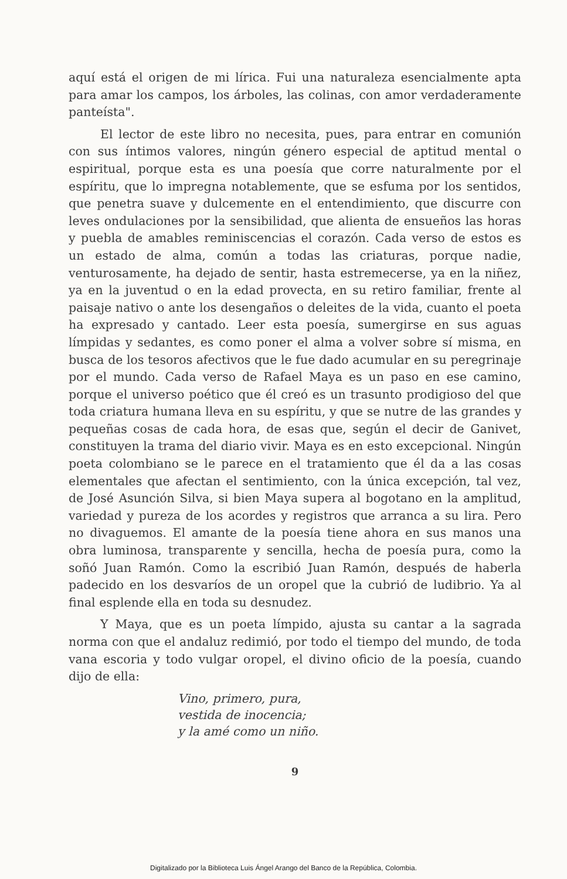aquí está el origen de mi lírica. Fui una naturaleza esencialmente apta para amar los campos, los árboles, las colinas, con amor verdaderamente panteísta".
El lector de este libro no necesita, pues, para entrar en comunión con sus íntimos valores, ningún género especial de aptitud mental o espiritual, porque esta es una poesía que corre naturalmente por el espíritu, que lo impregna notablemente, que se esfuma por los sentidos, que penetra suave y dulcemente en el entendimiento, que discurre con leves ondulaciones por la sensibilidad, que alienta de ensueños las horas y puebla de amables reminiscencias el corazón. Cada verso de estos es un estado de alma, común a todas las criaturas, porque nadie, venturosamente, ha dejado de sentir, hasta estremecerse, ya en la niñez, ya en la juventud o en la edad provecta, en su retiro familiar, frente al paisaje nativo o ante los desengaños o deleites de la vida, cuanto el poeta ha expresado y cantado. Leer esta poesía, sumergirse en sus aguas límpidas y sedantes, es como poner el alma a volver sobre sí misma, en busca de los tesoros afectivos que le fue dado acumular en su peregrinaje por el mundo. Cada verso de Rafael Maya es un paso en ese camino, porque el universo poético que él creó es un trasunto prodigioso del que toda criatura humana lleva en su espíritu, y que se nutre de las grandes y pequeñas cosas de cada hora, de esas que, según el decir de Ganivet, constituyen la trama del diario vivir. Maya es en esto excepcional. Ningún poeta colombiano se le parece en el tratamiento que él da a las cosas elementales que afectan el sentimiento, con la única excepción, tal vez, de José Asunción Silva, si bien Maya supera al bogotano en la amplitud, variedad y pureza de los acordes y registros que arranca a su lira. Pero no divaguemos. El amante de la poesía tiene ahora en sus manos una obra luminosa, transparente y sencilla, hecha de poesía pura, como la soñó Juan Ramón. Como la escribió Juan Ramón, después de haberla padecido en los desvaríos de un oropel que la cubrió de ludibrio. Ya al final esplende ella en toda su desnudez.
Y Maya, que es un poeta límpido, ajusta su cantar a la sagrada norma con que el andaluz redimió, por todo el tiempo del mundo, de toda vana escoria y todo vulgar oropel, el divino oficio de la poesía, cuando dijo de ella:
Vino, primero, pura,
vestida de inocencia;
y la amé como un niño.
9
Digitalizado por la Biblioteca Luis Ángel Arango del Banco de la República, Colombia.